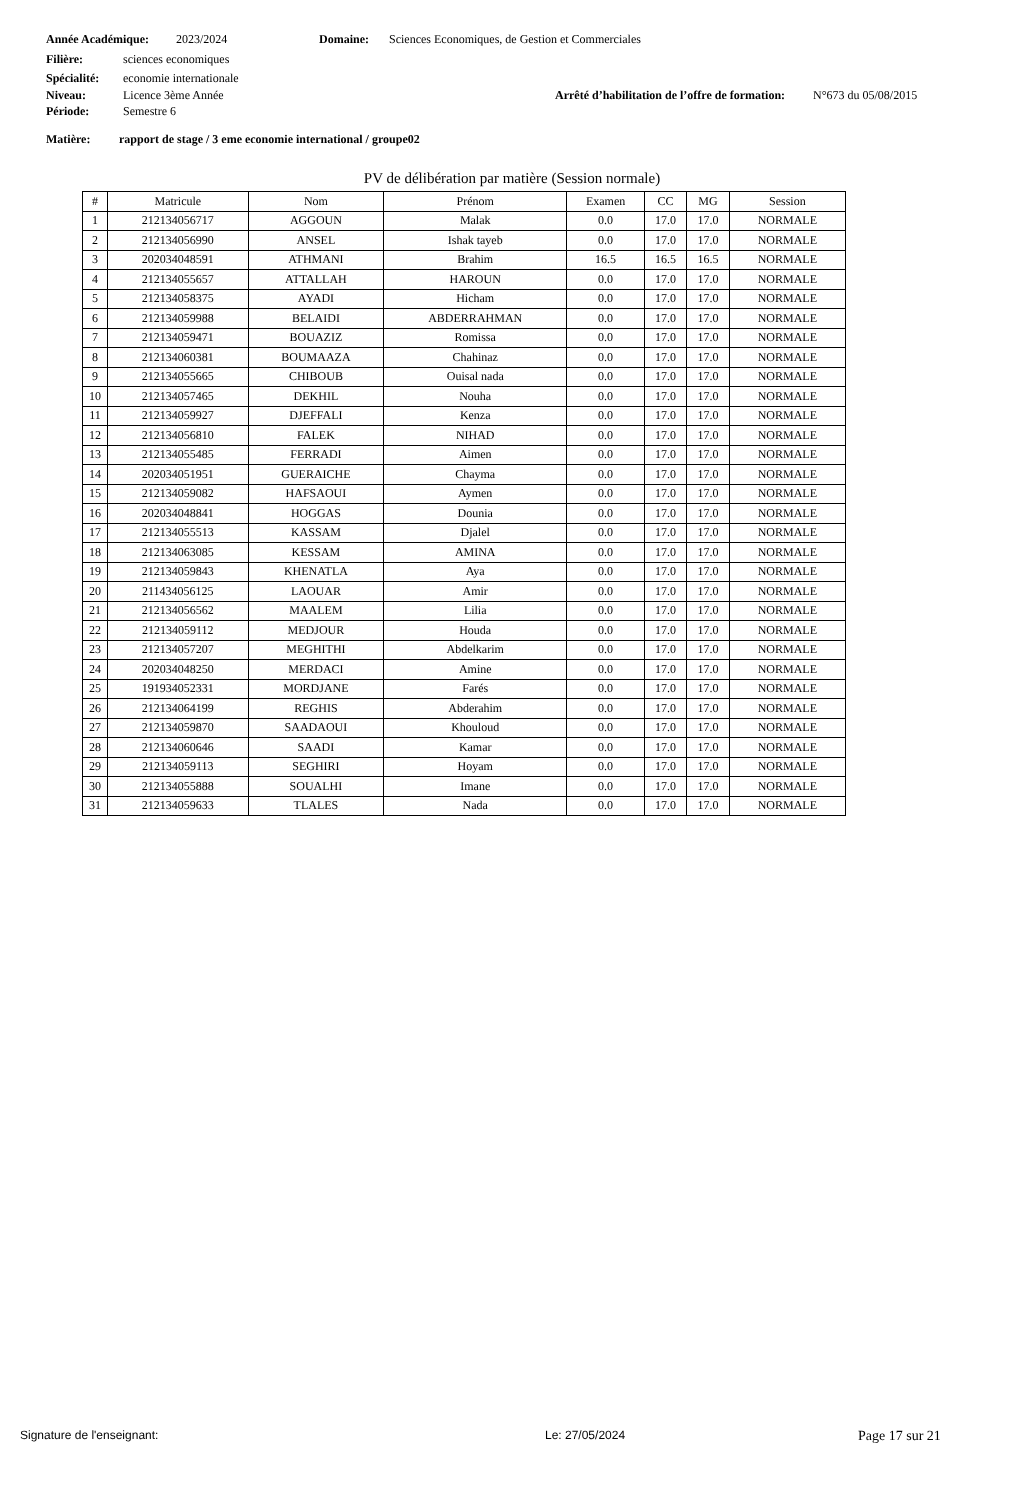Année Académique: 2023/2024 Domaine: Sciences Economiques, de Gestion et Commerciales
Filière: sciences economiques
Spécialité: economie internationale
Niveau: Licence 3ème Année Arrêté d’habilitation de l’offre de formation: N°673 du 05/08/2015
Période: Semestre 6
Matière: rapport de stage / 3 eme economie international / groupe02
PV de délibération par matière (Session normale)
| # | Matricule | Nom | Prénom | Examen | CC | MG | Session |
| --- | --- | --- | --- | --- | --- | --- | --- |
| 1 | 212134056717 | AGGOUN | Malak | 0.0 | 17.0 | 17.0 | NORMALE |
| 2 | 212134056990 | ANSEL | Ishak tayeb | 0.0 | 17.0 | 17.0 | NORMALE |
| 3 | 202034048591 | ATHMANI | Brahim | 16.5 | 16.5 | 16.5 | NORMALE |
| 4 | 212134055657 | ATTALLAH | HAROUN | 0.0 | 17.0 | 17.0 | NORMALE |
| 5 | 212134058375 | AYADI | Hicham | 0.0 | 17.0 | 17.0 | NORMALE |
| 6 | 212134059988 | BELAIDI | ABDERRAHMAN | 0.0 | 17.0 | 17.0 | NORMALE |
| 7 | 212134059471 | BOUAZIZ | Romissa | 0.0 | 17.0 | 17.0 | NORMALE |
| 8 | 212134060381 | BOUMAAZA | Chahinaz | 0.0 | 17.0 | 17.0 | NORMALE |
| 9 | 212134055665 | CHIBOUB | Ouisal nada | 0.0 | 17.0 | 17.0 | NORMALE |
| 10 | 212134057465 | DEKHIL | Nouha | 0.0 | 17.0 | 17.0 | NORMALE |
| 11 | 212134059927 | DJEFFALI | Kenza | 0.0 | 17.0 | 17.0 | NORMALE |
| 12 | 212134056810 | FALEK | NIHAD | 0.0 | 17.0 | 17.0 | NORMALE |
| 13 | 212134055485 | FERRADI | Aimen | 0.0 | 17.0 | 17.0 | NORMALE |
| 14 | 202034051951 | GUERAICHE | Chayma | 0.0 | 17.0 | 17.0 | NORMALE |
| 15 | 212134059082 | HAFSAOUI | Aymen | 0.0 | 17.0 | 17.0 | NORMALE |
| 16 | 202034048841 | HOGGAS | Dounia | 0.0 | 17.0 | 17.0 | NORMALE |
| 17 | 212134055513 | KASSAM | Djalel | 0.0 | 17.0 | 17.0 | NORMALE |
| 18 | 212134063085 | KESSAM | AMINA | 0.0 | 17.0 | 17.0 | NORMALE |
| 19 | 212134059843 | KHENATLA | Aya | 0.0 | 17.0 | 17.0 | NORMALE |
| 20 | 211434056125 | LAOUAR | Amir | 0.0 | 17.0 | 17.0 | NORMALE |
| 21 | 212134056562 | MAALEM | Lilia | 0.0 | 17.0 | 17.0 | NORMALE |
| 22 | 212134059112 | MEDJOUR | Houda | 0.0 | 17.0 | 17.0 | NORMALE |
| 23 | 212134057207 | MEGHITHI | Abdelkarim | 0.0 | 17.0 | 17.0 | NORMALE |
| 24 | 202034048250 | MERDACI | Amine | 0.0 | 17.0 | 17.0 | NORMALE |
| 25 | 191934052331 | MORDJANE | Farés | 0.0 | 17.0 | 17.0 | NORMALE |
| 26 | 212134064199 | REGHIS | Abderahim | 0.0 | 17.0 | 17.0 | NORMALE |
| 27 | 212134059870 | SAADAOUI | Khouloud | 0.0 | 17.0 | 17.0 | NORMALE |
| 28 | 212134060646 | SAADI | Kamar | 0.0 | 17.0 | 17.0 | NORMALE |
| 29 | 212134059113 | SEGHIRI | Hoyam | 0.0 | 17.0 | 17.0 | NORMALE |
| 30 | 212134055888 | SOUALHI | Imane | 0.0 | 17.0 | 17.0 | NORMALE |
| 31 | 212134059633 | TLALES | Nada | 0.0 | 17.0 | 17.0 | NORMALE |
Signature de l'enseignant: Le: 27/05/2024 Page 17 sur 21